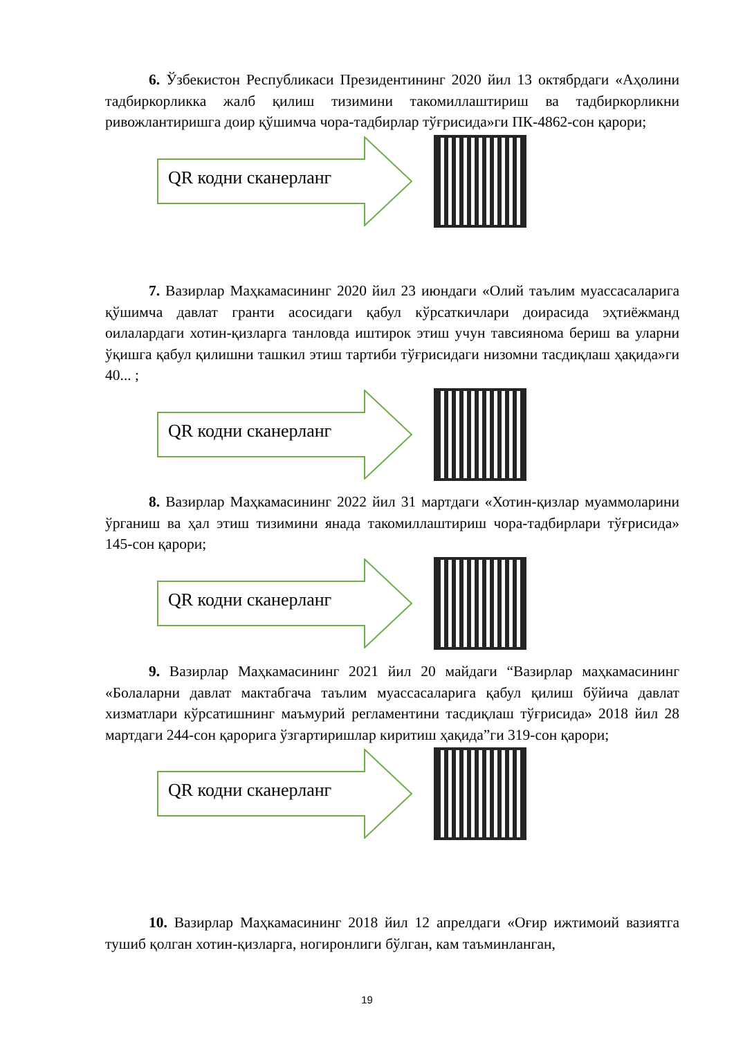6. Ўзбекистон Республикаси Президентининг 2020 йил 13 октябрдаги «Аҳолини тадбиркорликка жалб қилиш тизимини такомиллаштириш ва тадбиркорликни ривожлантиришга доир қўшимча чора-тадбирлар тўғрисида»ги ПК-4862-сон қарори;
QR кодни сканерланг
7. Вазирлар Маҳкамасининг 2020 йил 23 июндаги «Олий таълим муассасаларига қўшимча давлат гранти асосидаги қабул кўрсаткичлари доирасида эҳтиёжманд оилалардаги хотин-қизларга танловда иштирок этиш учун тавсиянома бериш ва уларни ўқишга қабул қилишни ташкил этиш тартиби тўғрисидаги низомни тасдиқлаш ҳақида»ги 40... ;
QR кодни сканерланг
8. Вазирлар Маҳкамасининг 2022 йил 31 мартдаги «Хотин-қизлар муаммоларини ўрганиш ва ҳал этиш тизимини янада такомиллаштириш чора-тадбирлари тўғрисида» 145-сон қарори;
QR кодни сканерланг
9. Вазирлар Маҳкамасининг 2021 йил 20 майдаги “Вазирлар маҳкамасининг «Болаларни давлат мактабгача таълим муассасаларига қабул қилиш бўйича давлат хизматлари кўрсатишнинг маъмурий регламентини тасдиқлаш тўғрисида» 2018 йил 28 мартдаги 244-сон қарорига ўзгартиришлар киритиш ҳақида”ги 319-сон қарори;
QR кодни сканерланг
10. Вазирлар Маҳкамасининг 2018 йил 12 апрелдаги «Оғир ижтимоий вазиятга тушиб қолган хотин-қизларга, ногиронлиги бўлган, кам таъминланган,
19